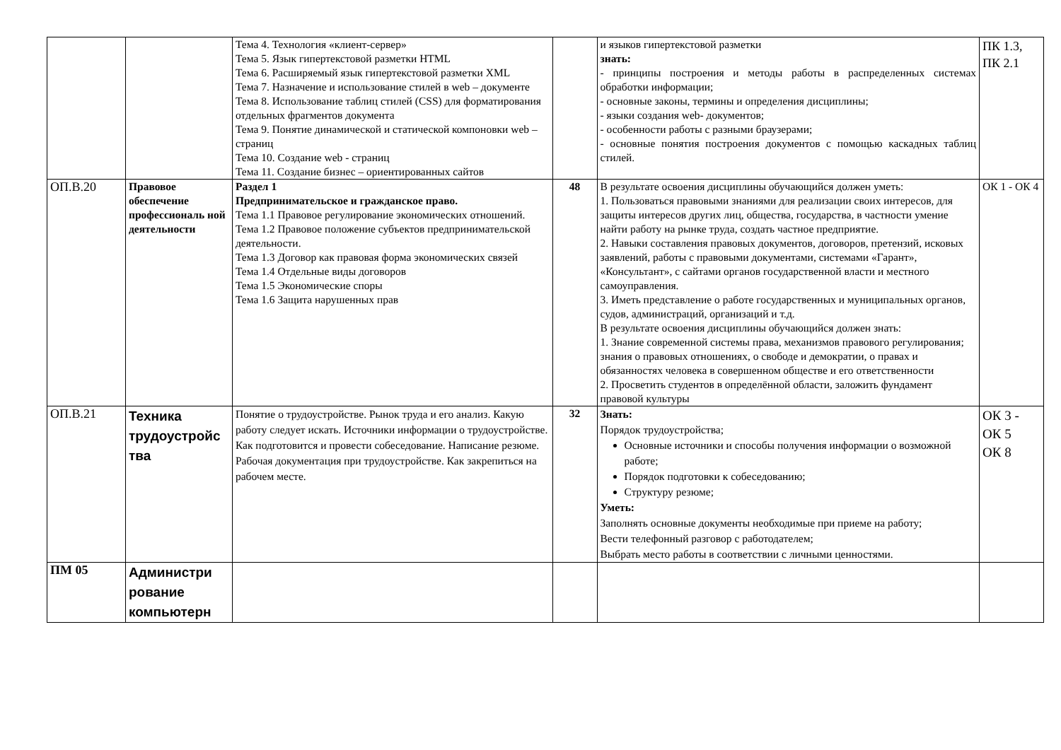| | | Тема 4. Технология «клиент-сервер» Тема 5. Язык гипертекстовой разметки HTML Тема 6. Расширяемый язык гипертекстовой разметки XML Тема 7. Назначение и использование стилей в web – документе Тема 8. Использование таблиц стилей (CSS) для форматирования отдельных фрагментов документа Тема 9. Понятие динамической и статической компоновки web – страниц Тема 10. Создание web - страниц Тема 11. Создание бизнес – ориентированных сайтов | | и языков гипертекстовой разметки знать: - принципы построения и методы работы в распределенных системах обработки информации; - основные законы, термины и определения дисциплины; - языки создания web- документов; - особенности работы с разными браузерами; - основные понятия построения документов с помощью каскадных таблиц стилей. | ПК 1.3, ПК 2.1 |
| ОП.В.20 | Правовое обеспечение профессиональ ной деятельности | Раздел 1 Предпринимательское и гражданское право. Тема 1.1 Правовое регулирование экономических отношений. Тема 1.2 Правовое положение субъектов предпринимательской деятельности. Тема 1.3 Договор как правовая форма экономических связей Тема 1.4 Отдельные виды договоров Тема 1.5 Экономические споры Тема 1.6 Защита нарушенных прав | 48 | В результате освоения дисциплины обучающийся должен уметь: 1. Пользоваться правовыми знаниями для реализации своих интересов, для защиты интересов других лиц, общества, государства, в частности умение найти работу на рынке труда, создать частное предприятие. 2. Навыки составления правовых документов, договоров, претензий, исковых заявлений, работы с правовыми документами, системами «Гарант», «Консультант», с сайтами органов государственной власти и местного самоуправления. 3. Иметь представление о работе государственных и муниципальных органов, судов, администраций, организаций и т.д. В результате освоения дисциплины обучающийся должен знать: 1. Знание современной системы права, механизмов правового регулирования; знания о правовых отношениях, о свободе и демократии, о правах и обязанностях человека в совершенном обществе и его ответственности 2. Просветить студентов в определённой области, заложить фундамент правовой культуры | ОК 1 - ОК 4 |
| ОП.В.21 | Техника трудоустройс тва | Понятие о трудоустройстве. Рынок труда и его анализ. Какую работу следует искать. Источники информации о трудоустройстве. Как подготовится и провести собеседование. Написание резюме. Рабочая документация при трудоустройстве. Как закрепиться на рабочем месте. | 32 | Знать: Порядок трудоустройства; Основные источники и способы получения информации о возможной работе; Порядок подготовки к собеседованию; Структуру резюме; Уметь: Заполнять основные документы необходимые при приеме на работу; Вести телефонный разговор с работодателем; Выбрать место работы в соответствии с личными ценностями. | ОК 3 - ОК 5 ОК 8 |
| ПМ 05 | Администри рование компьютерн | | | | |